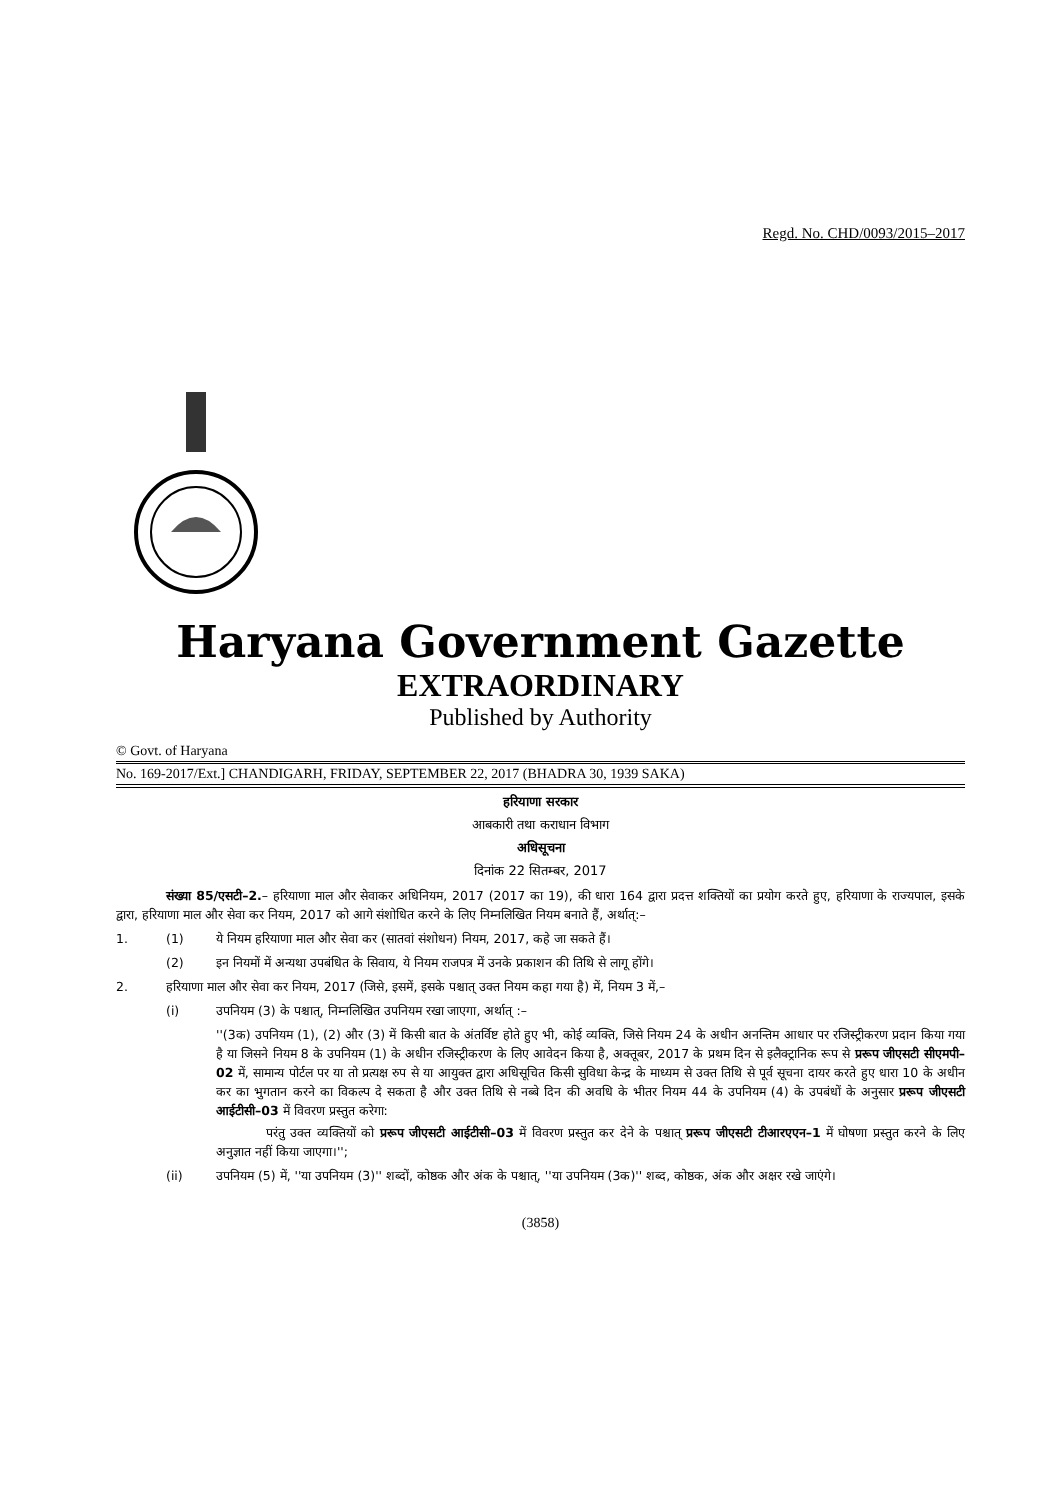Regd. No. CHD/0093/2015–2017
Haryana Government Gazette
EXTRAORDINARY
Published by Authority
© Govt. of Haryana
No. 169-2017/Ext.] CHANDIGARH, FRIDAY, SEPTEMBER 22, 2017 (BHADRA 30, 1939 SAKA)
हरियाणा सरकार
आबकारी तथा कराधान विभाग
अधिसूचना
दिनांक 22 सितम्बर, 2017
संख्या 85/एसटी–2.– हरियाणा माल और सेवाकर अधिनियम, 2017 (2017 का 19), की धारा 164 द्वारा प्रदत्त शक्तियों का प्रयोग करते हुए, हरियाणा के राज्यपाल, इसके द्वारा, हरियाणा माल और सेवा कर नियम, 2017 को आगे संशोधित करने के लिए निम्नलिखित नियम बनाते हैं, अर्थात्:–
1. (1) ये नियम हरियाणा माल और सेवा कर (सातवां संशोधन) नियम, 2017, कहे जा सकते हैं।
(2) इन नियमों में अन्यथा उपबंधित के सिवाय, ये नियम राजपत्र में उनके प्रकाशन की तिथि से लागू होंगे।
2. हरियाणा माल और सेवा कर नियम, 2017 (जिसे, इसमें, इसके पश्चात् उक्त नियम कहा गया है) में, नियम 3 में,–
(i) उपनियम (3) के पश्चात्, निम्नलिखित उपनियम रखा जाएगा, अर्थात् :–
''(3क) उपनियम (1), (2) और (3) में किसी बात के अंतर्विष्ट होते हुए भी, कोई व्यक्ति, जिसे नियम 24 के अधीन अनन्तिम आधार पर रजिस्ट्रीकरण प्रदान किया गया है या जिसने नियम 8 के उपनियम (1) के अधीन रजिस्ट्रीकरण के लिए आवेदन किया है, अक्तूबर, 2017 के प्रथम दिन से इलैक्ट्रानिक रूप से प्ररूप जीएसटी सीएमपी–02 में, सामान्य पोर्टल पर या तो प्रत्यक्ष रुप से या आयुक्त द्वारा अधिसूचित किसी सुविधा केन्द्र के माध्यम से उक्त तिथि से पूर्व सूचना दायर करते हुए धारा 10 के अधीन कर का भुगतान करने का विकल्प दे सकता है और उक्त तिथि से नब्बे दिन की अवधि के भीतर नियम 44 के उपनियम (4) के उपबंधों के अनुसार प्ररूप जीएसटी आईटीसी–03 में विवरण प्रस्तुत करेगा:
परंतु उक्त व्यक्तियों को प्ररूप जीएसटी आईटीसी–03 में विवरण प्रस्तुत कर देने के पश्चात् प्ररूप जीएसटी टीआरएएन–1 में घोषणा प्रस्तुत करने के लिए अनुज्ञात नहीं किया जाएगा।'';
(ii) उपनियम (5) में, ''या उपनियम (3)'' शब्दों, कोष्ठक और अंक के पश्चात्, ''या उपनियम (3क)'' शब्द, कोष्ठक, अंक और अक्षर रखे जाएंगे।
(3858)